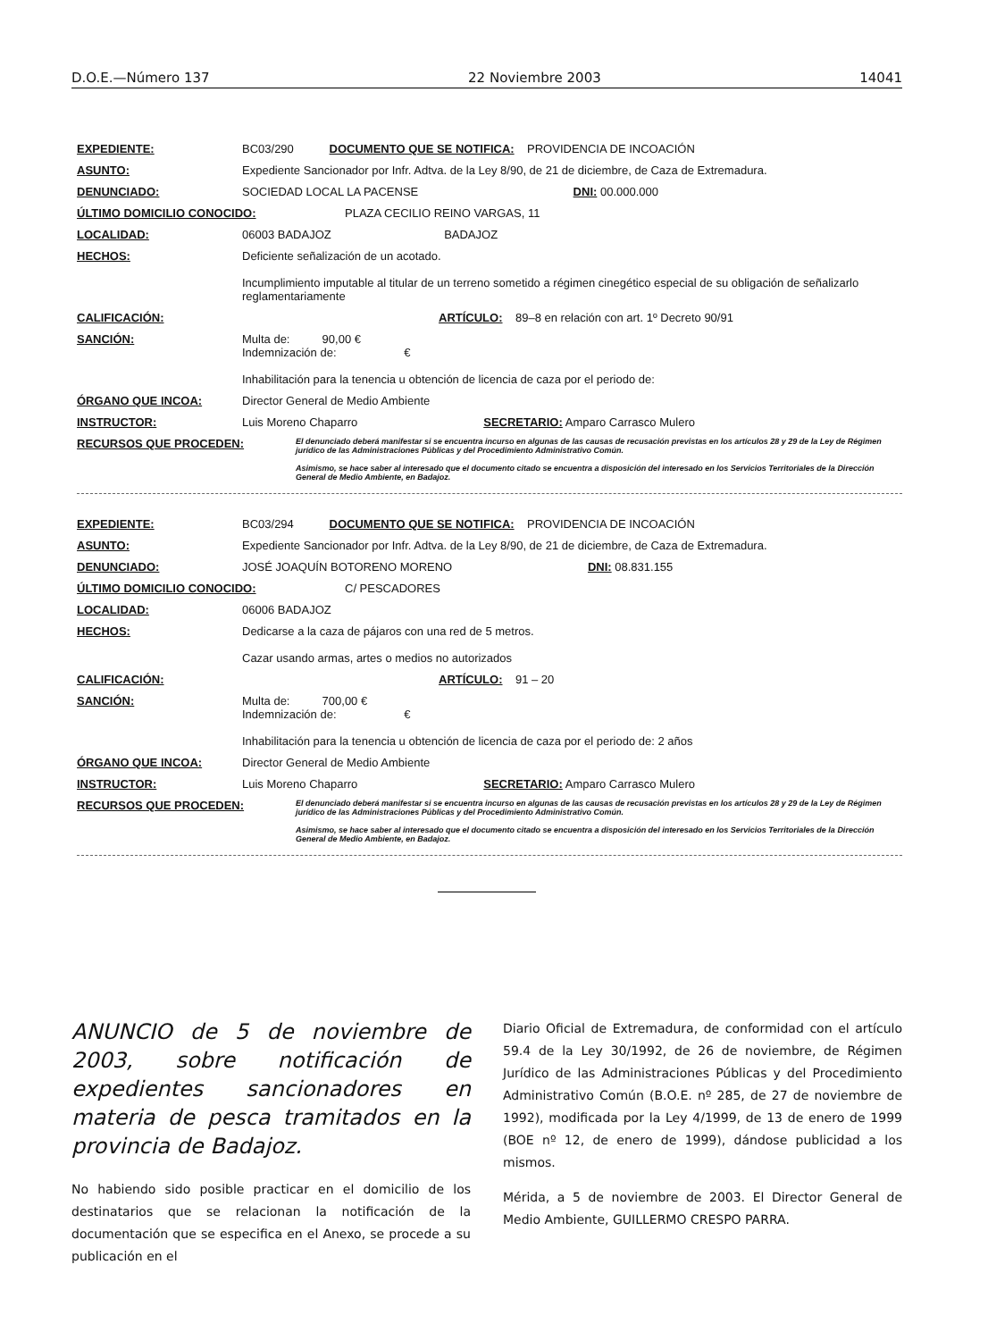D.O.E.—Número 137 22 Noviembre 2003 14041
EXPEDIENTE: BC03/290 DOCUMENTO QUE SE NOTIFICA: PROVIDENCIA DE INCOACIÓN
ASUNTO: Expediente Sancionador por Infr. Adtva. de la Ley 8/90, de 21 de diciembre, de Caza de Extremadura.
DENUNCIADO: SOCIEDAD LOCAL LA PACENSE DNI: 00.000.000
ÚLTIMO DOMICILIO CONOCIDO: PLAZA CECILIO REINO VARGAS, 11
LOCALIDAD: 06003 BADAJOZ BADAJOZ
HECHOS: Deficiente señalización de un acotado.
Incumplimiento imputable al titular de un terreno sometido a régimen cinegético especial de su obligación de señalizarlo reglamentariamente
CALIFICACIÓN: ARTÍCULO: 89–8 en relación con art. 1º Decreto 90/91
SANCIÓN: Multa de: 90,00 €
Indemnización de: €
Inhabilitación para la tenencia u obtención de licencia de caza por el periodo de:
ÓRGANO QUE INCOA: Director General de Medio Ambiente
INSTRUCTOR: Luis Moreno Chaparro SECRETARIO: Amparo Carrasco Mulero
RECURSOS QUE PROCEDEN: El denunciado deberá manifestar si se encuentra incurso en algunas de las causas de recusación previstas en los artículos 28 y 29 de la Ley de Régimen jurídico de las Administraciones Públicas y del Procedimiento Administrativo Común.
Asimismo, se hace saber al interesado que el documento citado se encuentra a disposición del interesado en los Servicios Territoriales de la Dirección General de Medio Ambiente, en Badajoz.
EXPEDIENTE: BC03/294 DOCUMENTO QUE SE NOTIFICA: PROVIDENCIA DE INCOACIÓN
ASUNTO: Expediente Sancionador por Infr. Adtva. de la Ley 8/90, de 21 de diciembre, de Caza de Extremadura.
DENUNCIADO: JOSÉ JOAQUÍN BOTORENO MORENO DNI: 08.831.155
ÚLTIMO DOMICILIO CONOCIDO: C/ PESCADORES
LOCALIDAD: 06006 BADAJOZ
HECHOS: Dedicarse a la caza de pájaros con una red de 5 metros.
Cazar usando armas, artes o medios no autorizados
CALIFICACIÓN: ARTÍCULO: 91 – 20
SANCIÓN: Multa de: 700,00 €
Indemnización de: €
Inhabilitación para la tenencia u obtención de licencia de caza por el periodo de: 2 años
ÓRGANO QUE INCOA: Director General de Medio Ambiente
INSTRUCTOR: Luis Moreno Chaparro SECRETARIO: Amparo Carrasco Mulero
RECURSOS QUE PROCEDEN: El denunciado deberá manifestar si se encuentra incurso en algunas de las causas de recusación previstas en los artículos 28 y 29 de la Ley de Régimen jurídico de las Administraciones Públicas y del Procedimiento Administrativo Común.
Asimismo, se hace saber al interesado que el documento citado se encuentra a disposición del interesado en los Servicios Territoriales de la Dirección General de Medio Ambiente, en Badajoz.
ANUNCIO de 5 de noviembre de 2003, sobre notificación de expedientes sancionadores en materia de pesca tramitados en la provincia de Badajoz.
No habiendo sido posible practicar en el domicilio de los destinatarios que se relacionan la notificación de la documentación que se especifica en el Anexo, se procede a su publicación en el
Diario Oficial de Extremadura, de conformidad con el artículo 59.4 de la Ley 30/1992, de 26 de noviembre, de Régimen Jurídico de las Administraciones Públicas y del Procedimiento Administrativo Común (B.O.E. nº 285, de 27 de noviembre de 1992), modificada por la Ley 4/1999, de 13 de enero de 1999 (BOE nº 12, de enero de 1999), dándose publicidad a los mismos.
Mérida, a 5 de noviembre de 2003. El Director General de Medio Ambiente, GUILLERMO CRESPO PARRA.